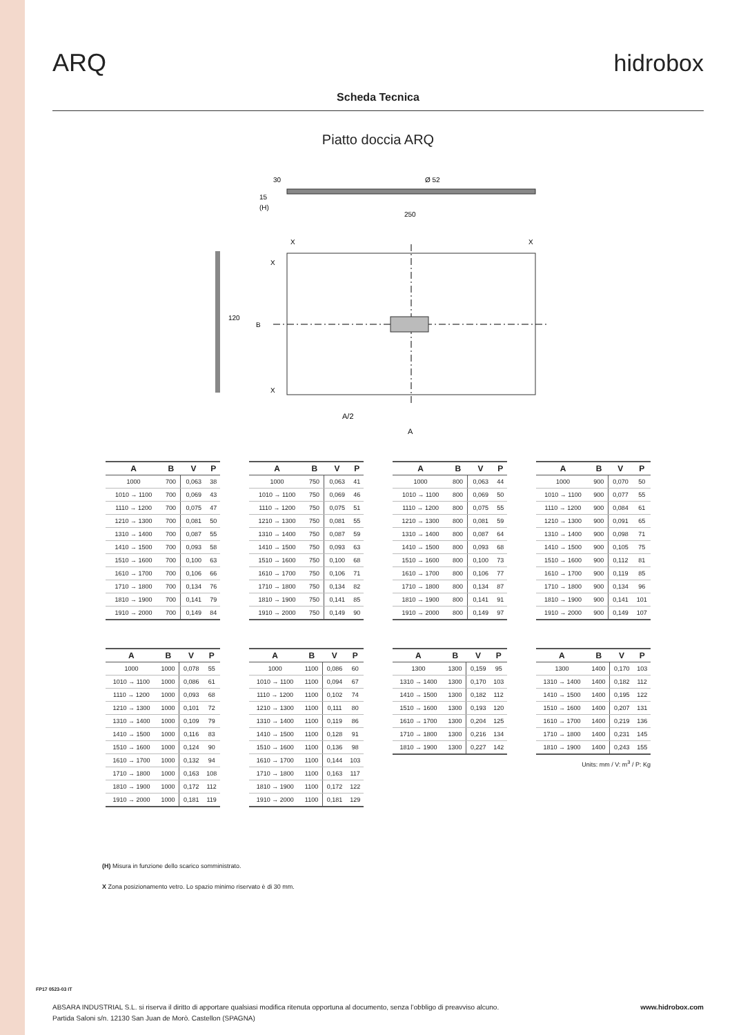ARQ hidrobox
Scheda Tecnica
Piatto doccia ARQ
Ø 52
250
15
30
(H)
X
X
X
X
B
120
A/2
A
| A | B | V | P |
| --- | --- | --- | --- |
| 1000 | 700 | 0,063 | 38 |
| 1010 → 1100 | 700 | 0,069 | 43 |
| 1110 → 1200 | 700 | 0,075 | 47 |
| 1210 → 1300 | 700 | 0,081 | 50 |
| 1310 → 1400 | 700 | 0,087 | 55 |
| 1410 → 1500 | 700 | 0,093 | 58 |
| 1510 → 1600 | 700 | 0,100 | 63 |
| 1610 → 1700 | 700 | 0,106 | 66 |
| 1710 → 1800 | 700 | 0,134 | 76 |
| 1810 → 1900 | 700 | 0,141 | 79 |
| 1910 → 2000 | 700 | 0,149 | 84 |
| A | B | V | P |
| --- | --- | --- | --- |
| 1000 | 750 | 0,063 | 41 |
| 1010 → 1100 | 750 | 0,069 | 46 |
| 1110 → 1200 | 750 | 0,075 | 51 |
| 1210 → 1300 | 750 | 0,081 | 55 |
| 1310 → 1400 | 750 | 0,087 | 59 |
| 1410 → 1500 | 750 | 0,093 | 63 |
| 1510 → 1600 | 750 | 0,100 | 68 |
| 1610 → 1700 | 750 | 0,106 | 71 |
| 1710 → 1800 | 750 | 0,134 | 82 |
| 1810 → 1900 | 750 | 0,141 | 85 |
| 1910 → 2000 | 750 | 0,149 | 90 |
| A | B | V | P |
| --- | --- | --- | --- |
| 1000 | 800 | 0,063 | 44 |
| 1010 → 1100 | 800 | 0,069 | 50 |
| 1110 → 1200 | 800 | 0,075 | 55 |
| 1210 → 1300 | 800 | 0,081 | 59 |
| 1310 → 1400 | 800 | 0,087 | 64 |
| 1410 → 1500 | 800 | 0,093 | 68 |
| 1510 → 1600 | 800 | 0,100 | 73 |
| 1610 → 1700 | 800 | 0,106 | 77 |
| 1710 → 1800 | 800 | 0,134 | 87 |
| 1810 → 1900 | 800 | 0,141 | 91 |
| 1910 → 2000 | 800 | 0,149 | 97 |
| A | B | V | P |
| --- | --- | --- | --- |
| 1000 | 900 | 0,070 | 50 |
| 1010 → 1100 | 900 | 0,077 | 55 |
| 1110 → 1200 | 900 | 0,084 | 61 |
| 1210 → 1300 | 900 | 0,091 | 65 |
| 1310 → 1400 | 900 | 0,098 | 71 |
| 1410 → 1500 | 900 | 0,105 | 75 |
| 1510 → 1600 | 900 | 0,112 | 81 |
| 1610 → 1700 | 900 | 0,119 | 85 |
| 1710 → 1800 | 900 | 0,134 | 96 |
| 1810 → 1900 | 900 | 0,141 | 101 |
| 1910 → 2000 | 900 | 0,149 | 107 |
| A | B | V | P |
| --- | --- | --- | --- |
| 1000 | 1000 | 0,078 | 55 |
| 1010 → 1100 | 1000 | 0,086 | 61 |
| 1110 → 1200 | 1000 | 0,093 | 68 |
| 1210 → 1300 | 1000 | 0,101 | 72 |
| 1310 → 1400 | 1000 | 0,109 | 79 |
| 1410 → 1500 | 1000 | 0,116 | 83 |
| 1510 → 1600 | 1000 | 0,124 | 90 |
| 1610 → 1700 | 1000 | 0,132 | 94 |
| 1710 → 1800 | 1000 | 0,163 | 108 |
| 1810 → 1900 | 1000 | 0,172 | 112 |
| 1910 → 2000 | 1000 | 0,181 | 119 |
| A | B | V | P |
| --- | --- | --- | --- |
| 1000 | 1100 | 0,086 | 60 |
| 1010 → 1100 | 1100 | 0,094 | 67 |
| 1110 → 1200 | 1100 | 0,102 | 74 |
| 1210 → 1300 | 1100 | 0,111 | 80 |
| 1310 → 1400 | 1100 | 0,119 | 86 |
| 1410 → 1500 | 1100 | 0,128 | 91 |
| 1510 → 1600 | 1100 | 0,136 | 98 |
| 1610 → 1700 | 1100 | 0,144 | 103 |
| 1710 → 1800 | 1100 | 0,163 | 117 |
| 1810 → 1900 | 1100 | 0,172 | 122 |
| 1910 → 2000 | 1100 | 0,181 | 129 |
| A | B | V | P |
| --- | --- | --- | --- |
| 1300 | 1300 | 0,159 | 95 |
| 1310 → 1400 | 1300 | 0,170 | 103 |
| 1410 → 1500 | 1300 | 0,182 | 112 |
| 1510 → 1600 | 1300 | 0,193 | 120 |
| 1610 → 1700 | 1300 | 0,204 | 125 |
| 1710 → 1800 | 1300 | 0,216 | 134 |
| 1810 → 1900 | 1300 | 0,227 | 142 |
| A | B | V | P |
| --- | --- | --- | --- |
| 1300 | 1400 | 0,170 | 103 |
| 1310 → 1400 | 1400 | 0,182 | 112 |
| 1410 → 1500 | 1400 | 0,195 | 122 |
| 1510 → 1600 | 1400 | 0,207 | 131 |
| 1610 → 1700 | 1400 | 0,219 | 136 |
| 1710 → 1800 | 1400 | 0,231 | 145 |
| 1810 → 1900 | 1400 | 0,243 | 155 |
Units: mm / V: m<sup>3</sup> / P: Kg
(H) Misura in funzione dello scarico somministrato.
X Zona posizionamento vetro. Lo spazio minimo riservato è di 30 mm.
FP17 0523-03 IT
ABSARA INDUSTRIAL S.L. si riserva il diritto di apportare qualsiasi modifica ritenuta opportuna al documento, senza l’obbligo di preavviso alcuno.
Partida Saloni s/n. 12130 San Juan de Morò. Castellon (SPAGNA)
www.hidrobox.com